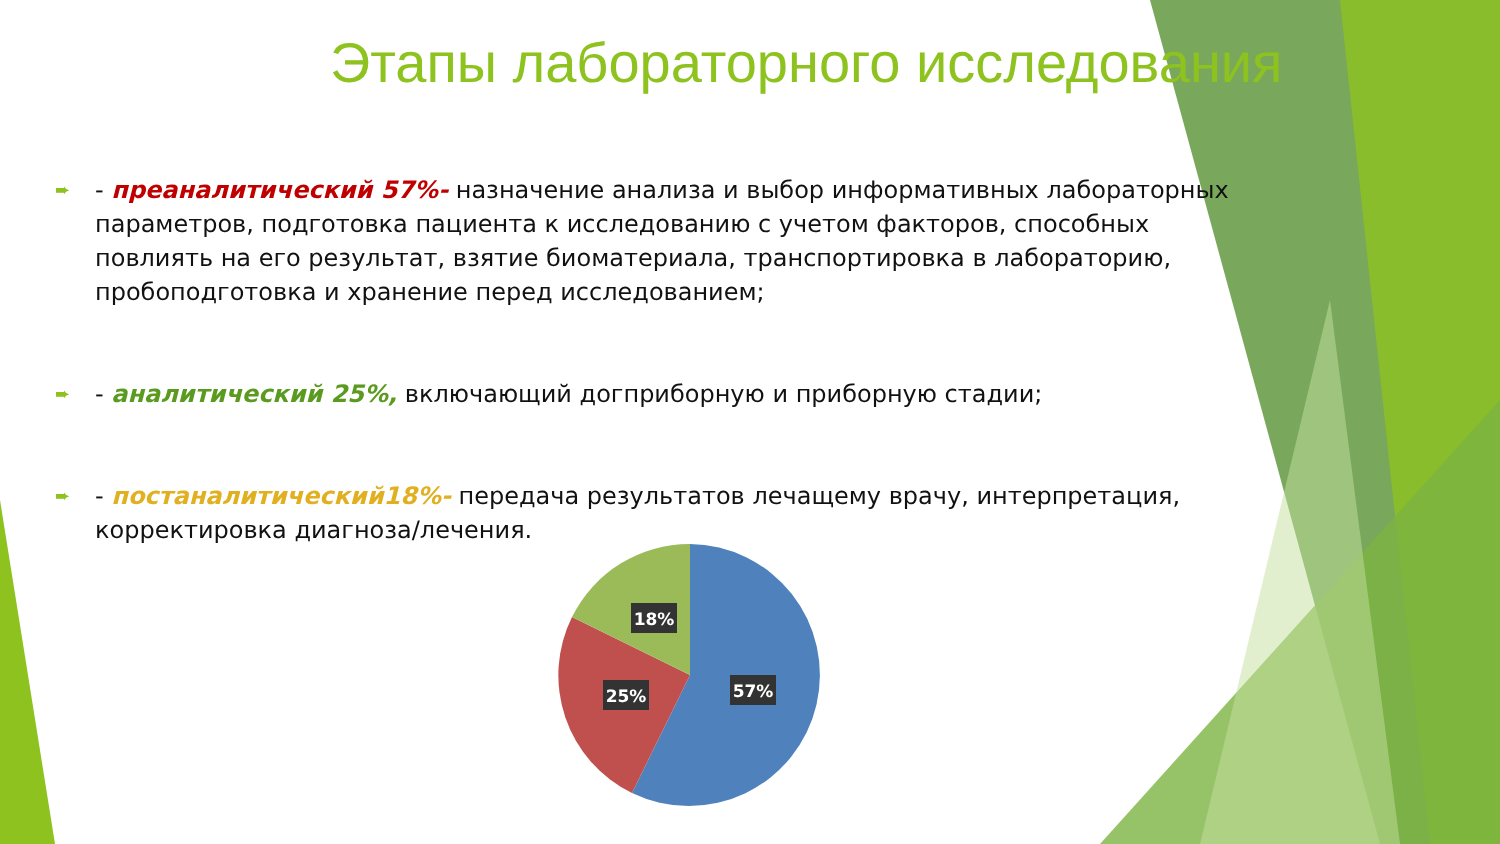Этапы лабораторного исследования
➨ - преаналитический 57%- назначение анализа и выбор информативных лабораторных параметров, подготовка пациента к исследованию с учетом факторов, способных повлиять на его результат, взятие биоматериала, транспортировка в лабораторию, пробоподготовка и хранение перед исследованием;
➨ - аналитический 25%, включающий догприборную и приборную стадии;
➨ - постаналитический18%- передача результатов лечащему врачу, интерпретация, корректировка диагноза/лечения.
57%
25%
18%